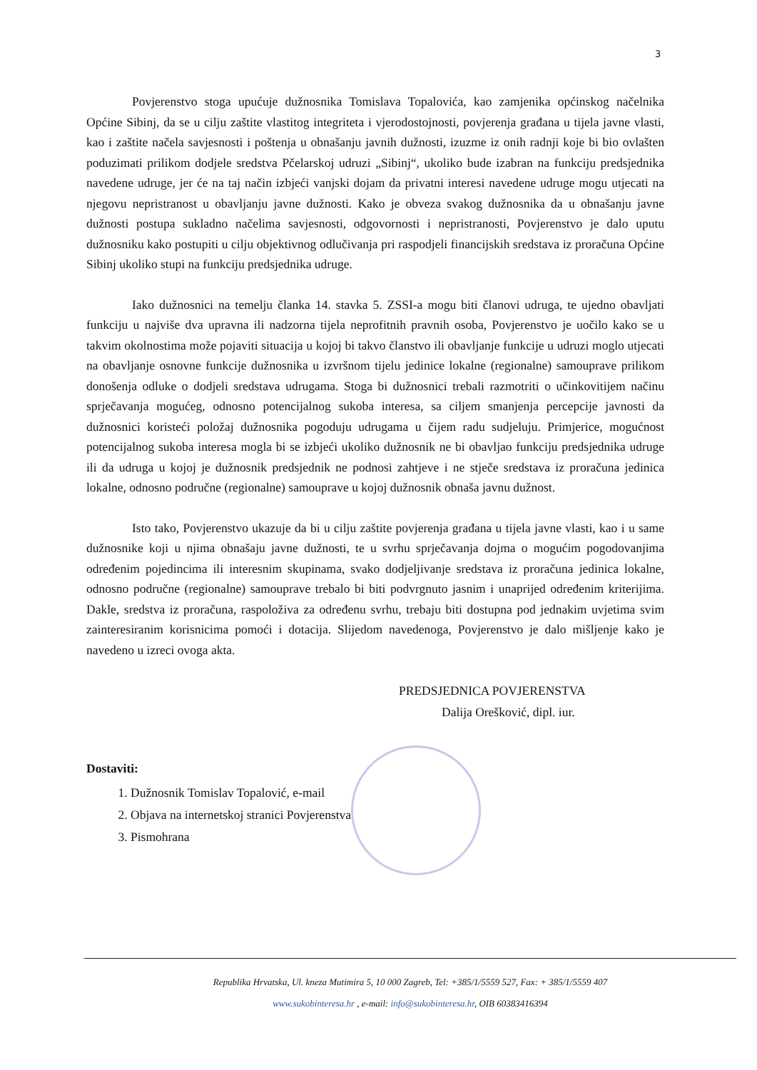3
Povjerenstvo stoga upućuje dužnosnika Tomislava Topalovića, kao zamjenika općinskog načelnika Općine Sibinj, da se u cilju zaštite vlastitog integriteta i vjerodostojnosti, povjerenja građana u tijela javne vlasti, kao i zaštite načela savjesnosti i poštenja u obnašanju javnih dužnosti, izuzme iz onih radnji koje bi bio ovlašten poduzimati prilikom dodjele sredstva Pčelarskoj udruzi „Sibinj“, ukoliko bude izabran na funkciju predsjednika navedene udruge, jer će na taj način izbjeći vanjski dojam da privatni interesi navedene udruge mogu utjecati na njegovu nepristranost u obavljanju javne dužnosti. Kako je obveza svakog dužnosnika da u obnašanju javne dužnosti postupa sukladno načelima savjesnosti, odgovornosti i nepristranosti, Povjerenstvo je dalo uputu dužnosniku kako postupiti u cilju objektivnog odlučivanja pri raspodjeli financijskih sredstava iz proračuna Općine Sibinj ukoliko stupi na funkciju predsjednika udruge.
Iako dužnosnici na temelju članka 14. stavka 5. ZSSI-a mogu biti članovi udruga, te ujedno obavljati funkciju u najviše dva upravna ili nadzorna tijela neprofitnih pravnih osoba, Povjerenstvo je uočilo kako se u takvim okolnostima može pojaviti situacija u kojoj bi takvo članstvo ili obavljanje funkcije u udruzi moglo utjecati na obavljanje osnovne funkcije dužnosnika u izvršnom tijelu jedinice lokalne (regionalne) samouprave prilikom donošenja odluke o dodjeli sredstava udrugama. Stoga bi dužnosnici trebali razmotriti o učinkovitijem načinu sprječavanja mogućeg, odnosno potencijalnog sukoba interesa, sa ciljem smanjenja percepcije javnosti da dužnosnici koristeći položaj dužnosnika pogoduju udrugama u čijem radu sudjeluju. Primjerice, mogućnost potencijalnog sukoba interesa mogla bi se izbjeći ukoliko dužnosnik ne bi obavljao funkciju predsjednika udruge ili da udruga u kojoj je dužnosnik predsjednik ne podnosi zahtjeve i ne stječe sredstava iz proračuna jedinica lokalne, odnosno područne (regionalne) samouprave u kojoj dužnosnik obnaša javnu dužnost.
Isto tako, Povjerenstvo ukazuje da bi u cilju zaštite povjerenja građana u tijela javne vlasti, kao i u same dužnosnike koji u njima obnašaju javne dužnosti, te u svrhu sprječavanja dojma o mogućim pogodovanjima određenim pojedincima ili interesnim skupinama, svako dodjeljivanje sredstava iz proračuna jedinica lokalne, odnosno područne (regionalne) samouprave trebalo bi biti podvrgnuto jasnim i unaprijed određenim kriterijima. Dakle, sredstva iz proračuna, raspoloživa za određenu svrhu, trebaju biti dostupna pod jednakim uvjetima svim zainteresiranim korisnicima pomoći i dotacija. Slijedom navedenoga, Povjerenstvo je dalo mišljenje kako je navedeno u izreci ovoga akta.
PREDSJEDNICA POVJERENSTVA
Dalija Orešković, dipl. iur.
Dostaviti:
1. Dužnosnik Tomislav Topalović, e-mail
2. Objava na internetskoj stranici Povjerenstva
3. Pismohrana
Republika Hrvatska, Ul. kneza Mutimira 5, 10 000 Zagreb, Tel: +385/1/5559 527, Fax: + 385/1/5559 407
www.sukobinteresa.hr , e-mail: info@sukobinteresa.hr, OIB 60383416394